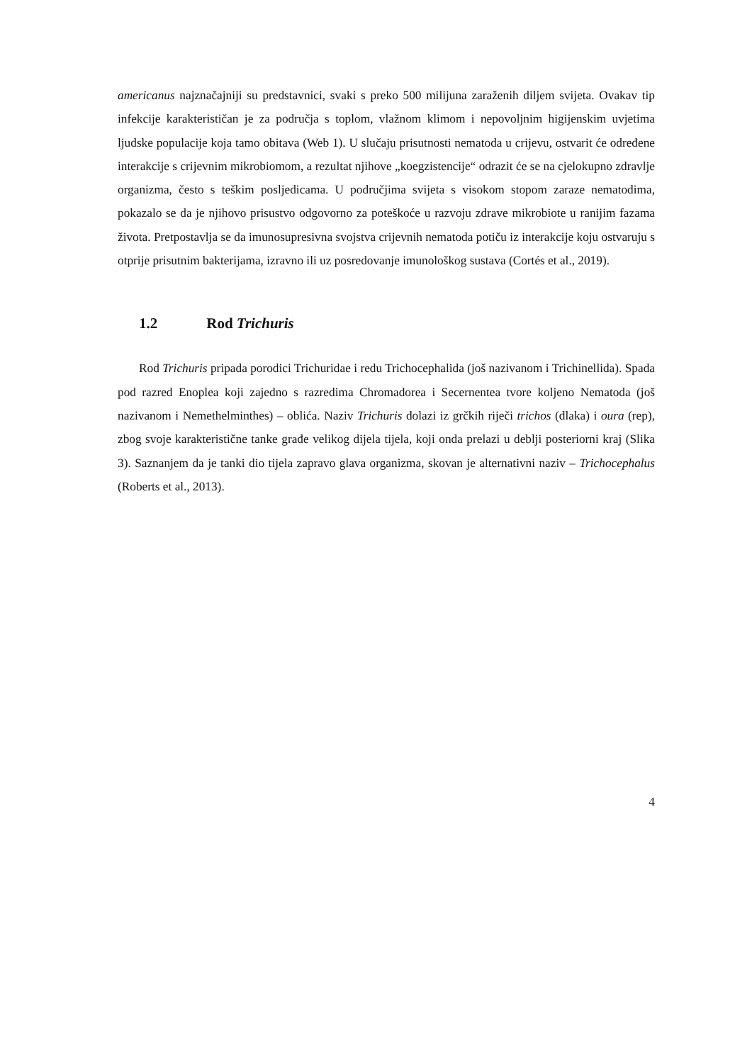americanus najznačajniji su predstavnici, svaki s preko 500 milijuna zaraženih diljem svijeta. Ovakav tip infekcije karakterističan je za područja s toplom, vlažnom klimom i nepovoljnim higijenskim uvjetima ljudske populacije koja tamo obitava (Web 1). U slučaju prisutnosti nematoda u crijevu, ostvarit će određene interakcije s crijevnim mikrobiomom, a rezultat njihove „koegzistencije“ odrazit će se na cjelokupno zdravlje organizma, često s teškim posljedicama. U područjima svijeta s visokom stopom zaraze nematodima, pokazalo se da je njihovo prisustvo odgovorno za poteškoće u razvoju zdrave mikrobiote u ranijim fazama života. Pretpostavlja se da imunosupresivna svojstva crijevnih nematoda potiču iz interakcije koju ostvaruju s otprije prisutnim bakterijama, izravno ili uz posredovanje imunološkog sustava (Cortés et al., 2019).
1.2 Rod Trichuris
Rod Trichuris pripada porodici Trichuridae i redu Trichocephalida (još nazivanom i Trichinellida). Spada pod razred Enoplea koji zajedno s razredima Chromadorea i Secernentea tvore koljeno Nematoda (još nazivanom i Nemethelminthes) – oblića. Naziv Trichuris dolazi iz grčkih riječi trichos (dlaka) i oura (rep), zbog svoje karakteristične tanke građe velikog dijela tijela, koji onda prelazi u deblji posteriorni kraj (Slika 3). Saznanjem da je tanki dio tijela zapravo glava organizma, skovan je alternativni naziv – Trichocephalus (Roberts et al., 2013).
4